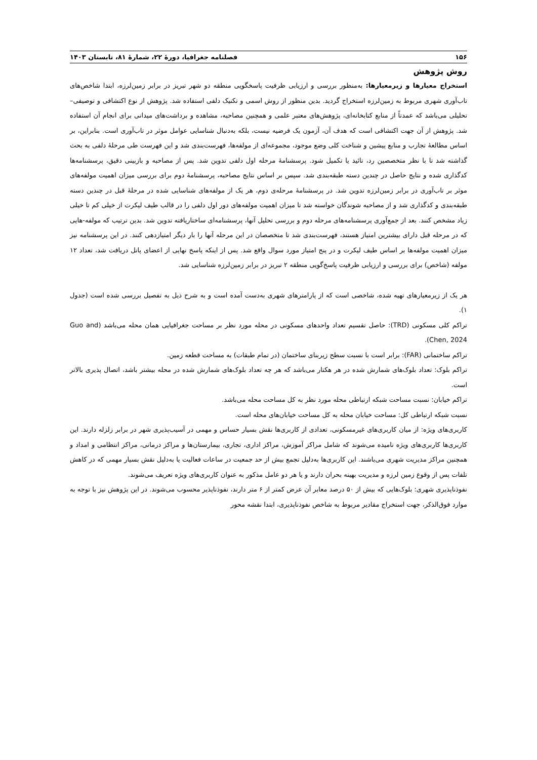۱۵۶ فصلنامه جغرافیا، دورهٔ ۲۲، شمارهٔ ۸۱، تابستان ۱۴۰۳
روش پژوهش
استخراج معیارها و زیرمعیارها: به‌منظور بررسی و ارزیابی ظرفیت پاسخگویی منطقه دو شهر تبریز در برابر زمین‌لرزه، ابتدا شاخص‌های تاب‌آوری شهری مربوط به زمین‌لرزه استخراج گردید. بدین منظور از روش اسمی و تکنیک دلفی استفاده شد. پژوهش از نوع اکتشافی و توصیفی–تحلیلی می‌باشد که عمدتاً از منابع کتابخانه‌ای، پژوهش‌های معتبر علمی و همچنین مصاحبه، مشاهده و برداشت‌های میدانی برای انجام آن استفاده شد. پژوهش از آن جهت اکتشافی است که هدف آن، آزمون یک فرضیه نیست، بلکه به‌دنبال شناسایی عوامل موثر در تاب‌آوری است. بنابراین، بر اساس مطالعهٔ تجارب و منابع پیشین و شناخت کلی وضع موجود، مجموعه‌ای از مولفه‌ها، فهرست‌بندی شد و این فهرست طی مرحلهٔ دلفی به بحث گذاشته شد تا با نظر متخصصین رد، تائید یا تکمیل شود. پرسشنامهٔ مرحله اول دلفی تدوین شد. پس از مصاحبه و بازبینی دقیق، پرسشنامه‌ها کدگذاری شده و نتایج حاصل در چندین دسته طبقه‌بندی شد. سپس بر اساس نتایج مصاحبه، پرسشنامهٔ دوم برای بررسی میزان اهمیت مولفه‌های موثر بر تاب‌آوری در برابر زمین‌لرزه تدوین شد. در پرسشنامهٔ مرحله‌ی دوم، هر یک از مولفه‌های شناسایی شده در مرحلهٔ قبل در چندین دسته طبقه‌بندی و کدگذاری شد و از مصاحبه شوندگان خواسته شد تا میزان اهمیت مولفه‌های دور اول دلفی را در قالب طیف لیکرت از خیلی کم تا خیلی زیاد مشخص کنند. بعد از جمع‌آوری پرسشنامه‌های مرحله دوم و بررسی تحلیل آنها، پرسشنامه‌ای ساختاریافته تدوین شد. بدین ترتیب که مولفه-هایی که در مرحله قبل دارای بیشترین امتیاز هستند، فهرست‌بندی شد تا متخصصان در این مرحله آنها را بار دیگر امتیازدهی کنند. در این پرسشنامه نیز میزان اهمیت مولفه‌ها بر اساس طیف لیکرت و در پنج امتیاز مورد سوال واقع شد. پس از اینکه پاسخ نهایی از اعضای پانل دریافت شد، تعداد ۱۲ مولفه (شاخص) برای بررسی و ارزیابی ظرفیت پاسخ‌گویی منطقه ۲ تبریز در برابر زمین‌لرزه شناسایی شد.
هر یک از زیرمعیارهای تهیه شده، شاخصی است که از پارامترهای شهری به‌دست آمده است و به شرح ذیل به تفصیل بررسی شده است (جدول ۱).
تراکم کلی مسکونی (TRD): حاصل تقسیم تعداد واحدهای مسکونی در محله مورد نظر بر مساحت جغرافیایی همان محله می‌باشد (Guo and Chen, 2024).
تراکم ساختمانی (FAR): برابر است با نسبت سطح زیربنای ساختمان (در تمام طبقات) به مساحت قطعه زمین.
تراکم بلوک: تعداد بلوک‌های شمارش شده در هر هکتار می‌باشد که هر چه تعداد بلوک‌های شمارش شده در محله بیشتر باشد، اتصال پذیری بالاتر است.
تراکم خیابان: نسبت مساحت شبکه ارتباطی محله مورد نظر به کل مساحت محله می‌باشد.
نسبت شبکه ارتباطی کل: مساحت خیابان محله به کل مساحت خیابان‌های محله است.
کاربری‌های ویژه: از میان کاربری‌های غیرمسکونی، تعدادی از کاربری‌ها نقش بسیار حساس و مهمی در آسیب‌پذیری شهر در برابر زلزله دارند. این کاربری‌ها کاربری‌های ویژه نامیده می‌شوند که شامل مراکز آموزش، مراکز اداری، تجاری، بیمارستان‌ها و مراکز درمانی، مراکز انتظامی و امداد و همچنین مراکز مدیریت شهری می‌باشند. این کاربری‌ها به‌دلیل تجمع بیش از حد جمعیت در ساعات فعالیت یا به‌دلیل نقش بسیار مهمی که در کاهش تلفات پس از وقوع زمین لرزه و مدیریت بهینه بحران دارند و یا هر دو عامل مذکور به عنوان کاربری‌های ویژه تعریف می‌شوند.
نفوذناپذیری شهری: بلوک‌هایی که بیش از ۵۰ درصد معابر آن عرض کمتر از ۶ متر دارند، نفوذناپذیر محسوب می‌شوند. در این پژوهش نیز با توجه به موارد فوق‌الذکر، جهت استخراج مقادیر مربوط به شاخص نفوذناپذیری، ابتدا نقشه محور